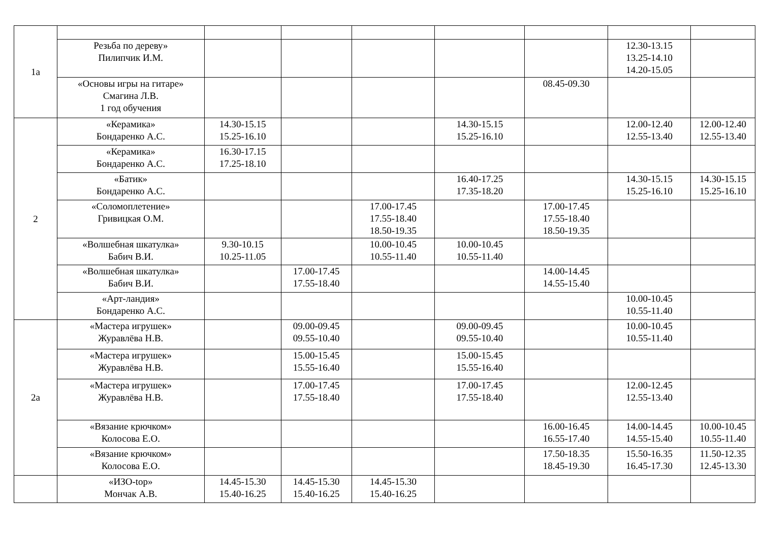| 1а | | | | | | | | |
| | Резьба по дереву» Пилипчик И.М. | | | | | | 12.30-13.15 13.25-14.10 14.20-15.05 | |
| | «Основы игры на гитаре» Смагина Л.В. 1 год обучения | | | | | 08.45-09.30 | | |
| 2 | «Керамика» Бондаренко А.С. | 14.30-15.15 15.25-16.10 | | | 14.30-15.15 15.25-16.10 | | 12.00-12.40 12.55-13.40 | 12.00-12.40 12.55-13.40 |
| | «Керамика» Бондаренко А.С. | 16.30-17.15 17.25-18.10 | | | | | | |
| | «Батик» Бондаренко А.С. | | | | 16.40-17.25 17.35-18.20 | | 14.30-15.15 15.25-16.10 | 14.30-15.15 15.25-16.10 |
| | «Соломоплетение» Гривицкая О.М. | | | 17.00-17.45 17.55-18.40 18.50-19.35 | | 17.00-17.45 17.55-18.40 18.50-19.35 | | |
| | «Волшебная шкатулка» Бабич В.И. | 9.30-10.15 10.25-11.05 | | 10.00-10.45 10.55-11.40 | 10.00-10.45 10.55-11.40 | | | |
| | «Волшебная шкатулка» Бабич В.И. | | 17.00-17.45 17.55-18.40 | | | 14.00-14.45 14.55-15.40 | | |
| | «Арт-ландия» Бондаренко А.С. | | | | | | 10.00-10.45 10.55-11.40 | |
| 2а | «Мастера игрушек» Журавлёва Н.В. | | 09.00-09.45 09.55-10.40 | | 09.00-09.45 09.55-10.40 | | 10.00-10.45 10.55-11.40 | |
| | «Мастера игрушек» Журавлёва Н.В. | | 15.00-15.45 15.55-16.40 | | 15.00-15.45 15.55-16.40 | | | |
| | «Мастера игрушек» Журавлёва Н.В. | | 17.00-17.45 17.55-18.40 | | 17.00-17.45 17.55-18.40 | | 12.00-12.45 12.55-13.40 | |
| | «Вязание крючком» Колосова Е.О. | | | | | 16.00-16.45 16.55-17.40 | 14.00-14.45 14.55-15.40 | 10.00-10.45 10.55-11.40 |
| | «Вязание крючком» Колосова Е.О. | | | | | 17.50-18.35 18.45-19.30 | 15.50-16.35 16.45-17.30 | 11.50-12.35 12.45-13.30 |
| | «ИЗО-top» Мончак А.В. | 14.45-15.30 15.40-16.25 | 14.45-15.30 15.40-16.25 | 14.45-15.30 15.40-16.25 | | | | |